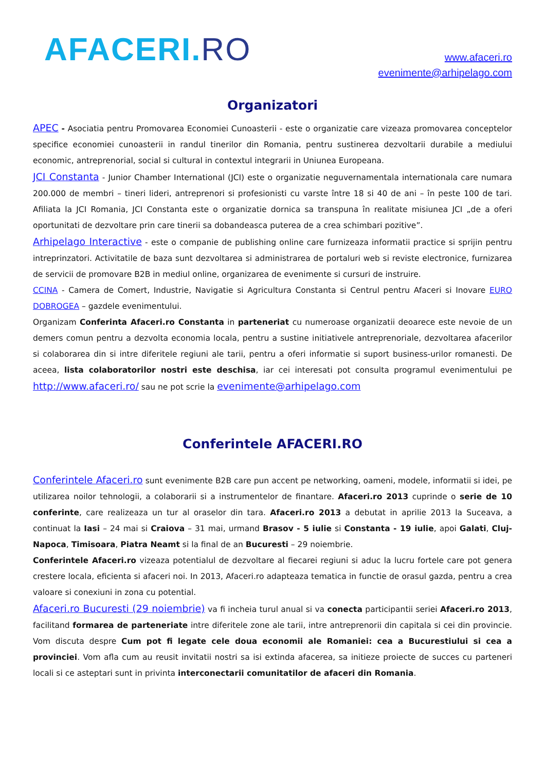AFACERI.RO
www.afaceri.ro
evenimente@arhipelago.com
Organizatori
APEC - Asociatia pentru Promovarea Economiei Cunoasterii - este o organizatie care vizeaza promovarea conceptelor specifice economiei cunoasterii in randul tinerilor din Romania, pentru sustinerea dezvoltarii durabile a mediului economic, antreprenorial, social si cultural in contextul integrarii in Uniunea Europeana.
JCI Constanta - Junior Chamber International (JCI) este o organizatie neguvernamentala internationala care numara 200.000 de membri – tineri lideri, antreprenori si profesionisti cu varste între 18 si 40 de ani – în peste 100 de tari. Afiliata la JCI Romania, JCI Constanta este o organizatie dornica sa transpuna în realitate misiunea JCI „de a oferi oportunitati de dezvoltare prin care tinerii sa dobandeasca puterea de a crea schimbari pozitive”.
Arhipelago Interactive - este o companie de publishing online care furnizeaza informatii practice si sprijin pentru intreprinzatori. Activitatile de baza sunt dezvoltarea si administrarea de portaluri web si reviste electronice, furnizarea de servicii de promovare B2B in mediul online, organizarea de evenimente si cursuri de instruire.
CCINA - Camera de Comert, Industrie, Navigatie si Agricultura Constanta si Centrul pentru Afaceri si Inovare EURO DOBROGEA – gazdele evenimentului.
Organizam Conferinta Afaceri.ro Constanta in parteneriat cu numeroase organizatii deoarece este nevoie de un demers comun pentru a dezvolta economia locala, pentru a sustine initiativele antreprenoriale, dezvoltarea afacerilor si colaborarea din si intre diferitele regiuni ale tarii, pentru a oferi informatie si suport business-urilor romanesti. De aceea, lista colaboratorilor nostri este deschisa, iar cei interesati pot consulta programul evenimentului pe http://www.afaceri.ro/ sau ne pot scrie la evenimente@arhipelago.com
Conferintele AFACERI.RO
Conferintele Afaceri.ro sunt evenimente B2B care pun accent pe networking, oameni, modele, informatii si idei, pe utilizarea noilor tehnologii, a colaborarii si a instrumentelor de finantare. Afaceri.ro 2013 cuprinde o serie de 10 conferinte, care realizeaza un tur al oraselor din tara. Afaceri.ro 2013 a debutat in aprilie 2013 la Suceava, a continuat la Iasi – 24 mai si Craiova – 31 mai, urmand Brasov - 5 iulie si Constanta - 19 iulie, apoi Galati, Cluj-Napoca, Timisoara, Piatra Neamt si la final de an Bucuresti – 29 noiembrie.
Conferintele Afaceri.ro vizeaza potentialul de dezvoltare al fiecarei regiuni si aduc la lucru fortele care pot genera crestere locala, eficienta si afaceri noi. In 2013, Afaceri.ro adapteaza tematica in functie de orasul gazda, pentru a crea valoare si conexiuni in zona cu potential.
Afaceri.ro Bucuresti (29 noiembrie) va fi incheia turul anual si va conecta participantii seriei Afaceri.ro 2013, facilitand formarea de parteneriate intre diferitele zone ale tarii, intre antreprenorii din capitala si cei din provincie. Vom discuta despre Cum pot fi legate cele doua economii ale Romaniei: cea a Bucurestiului si cea a provinciei. Vom afla cum au reusit invitatii nostri sa isi extinda afacerea, sa initieze proiecte de succes cu parteneri locali si ce asteptari sunt in privinta interconectarii comunitatilor de afaceri din Romania.